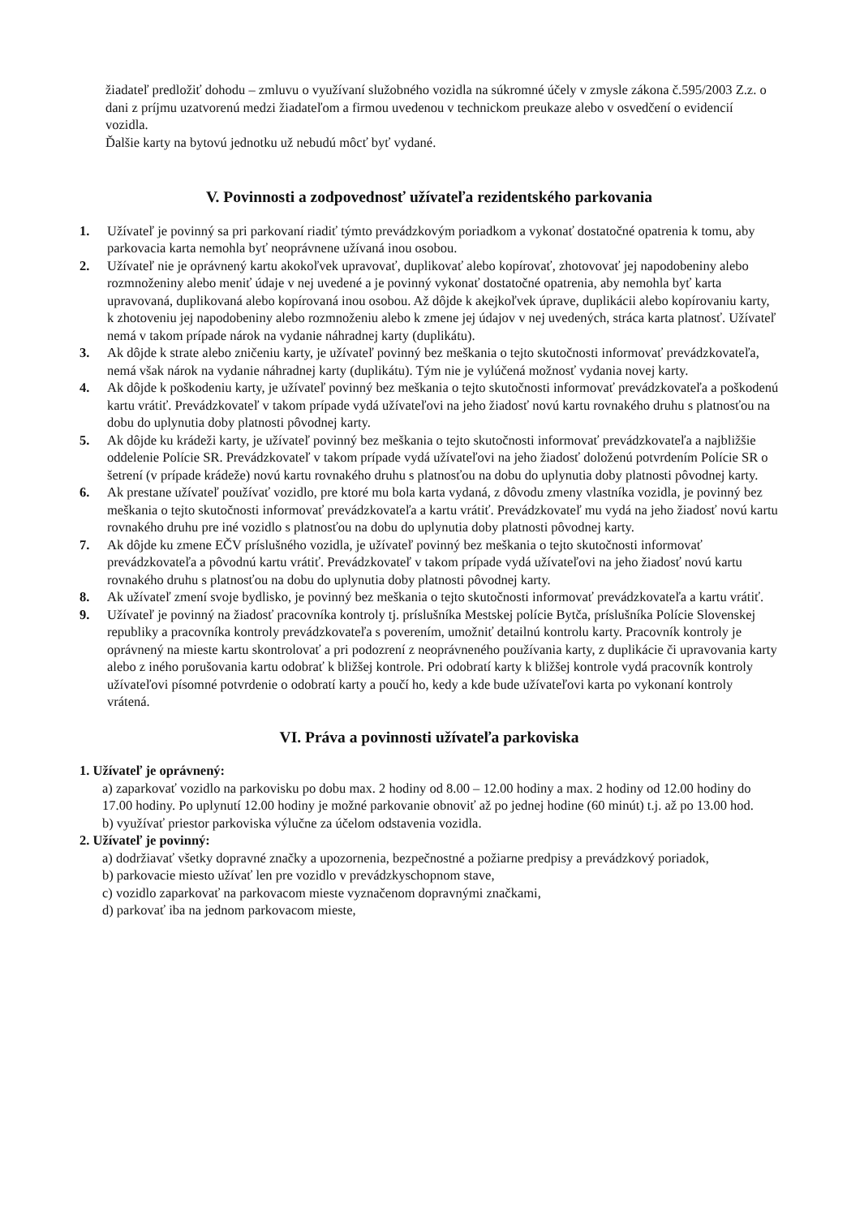žiadateľ predložiť dohodu – zmluvu o využívaní služobného vozidla na súkromné účely v zmysle zákona č.595/2003 Z.z. o dani z príjmu uzatvorenú medzi žiadateľom a firmou uvedenou v technickom preukaze alebo v osvedčení o evidencií vozidla.
Ďalšie karty na bytovú jednotku už nebudú môcť byť vydané.
V. Povinnosti a zodpovednosť užívateľa rezidentského parkovania
1. Užívateľ je povinný sa pri parkovaní riadiť týmto prevádzkovým poriadkom a vykonať dostatočné opatrenia k tomu, aby parkovacia karta nemohla byť neoprávnene užívaná inou osobou.
2. Užívateľ nie je oprávnený kartu akokoľvek upravovať, duplikovať alebo kopírovať, zhotovovať jej napodobeniny alebo rozmnoženiny alebo meniť údaje v nej uvedené a je povinný vykonať dostatočné opatrenia, aby nemohla byť karta upravovaná, duplikovaná alebo kopírovaná inou osobou. Až dôjde k akejkoľvek úprave, duplikácii alebo kopírovaniu karty, k zhotoveniu jej napodobeniny alebo rozmnoženiu alebo k zmene jej údajov v nej uvedených, stráca karta platnosť. Užívateľ nemá v takom prípade nárok na vydanie náhradnej karty (duplikátu).
3. Ak dôjde k strate alebo zničeniu karty, je užívateľ povinný bez meškania o tejto skutočnosti informovať prevádzkovateľa, nemá však nárok na vydanie náhradnej karty (duplikátu). Tým nie je vylúčená možnosť vydania novej karty.
4. Ak dôjde k poškodeniu karty, je užívateľ povinný bez meškania o tejto skutočnosti informovať prevádzkovateľa a poškodenú kartu vrátiť. Prevádzkovateľ v takom prípade vydá užívateľovi na jeho žiadosť novú kartu rovnakého druhu s platnosťou na dobu do uplynutia doby platnosti pôvodnej karty.
5. Ak dôjde ku krádeži karty, je užívateľ povinný bez meškania o tejto skutočnosti informovať prevádzkovateľa a najbližšie oddelenie Polície SR. Prevádzkovateľ v takom prípade vydá užívateľovi na jeho žiadosť doloženú potvrdením Polície SR o šetrení (v prípade krádeže) novú kartu rovnakého druhu s platnosťou na dobu do uplynutia doby platnosti pôvodnej karty.
6. Ak prestane užívateľ používať vozidlo, pre ktoré mu bola karta vydaná, z dôvodu zmeny vlastníka vozidla, je povinný bez meškania o tejto skutočnosti informovať prevádzkovateľa a kartu vrátiť. Prevádzkovateľ mu vydá na jeho žiadosť novú kartu rovnakého druhu pre iné vozidlo s platnosťou na dobu do uplynutia doby platnosti pôvodnej karty.
7. Ak dôjde ku zmene EČV príslušného vozidla, je užívateľ povinný bez meškania o tejto skutočnosti informovať prevádzkovateľa a pôvodnú kartu vrátiť. Prevádzkovateľ v takom prípade vydá užívateľovi na jeho žiadosť novú kartu rovnakého druhu s platnosťou na dobu do uplynutia doby platnosti pôvodnej karty.
8. Ak užívateľ zmení svoje bydlisko, je povinný bez meškania o tejto skutočnosti informovať prevádzkovateľa a kartu vrátiť.
9. Užívateľ je povinný na žiadosť pracovníka kontroly tj. príslušníka Mestskej polície Bytča, príslušníka Polície Slovenskej republiky a pracovníka kontroly prevádzkovateľa s poverením, umožniť detailnú kontrolu karty. Pracovník kontroly je oprávnený na mieste kartu skontrolovať a pri podozrení z neoprávneného používania karty, z duplikácie či upravovania karty alebo z iného porušovania kartu odobrať k bližšej kontrole. Pri odobratí karty k bližšej kontrole vydá pracovník kontroly užívateľovi písomné potvrdenie o odobratí karty a poučí ho, kedy a kde bude užívateľovi karta po vykonaní kontroly vrátená.
VI. Práva a povinnosti užívateľa parkoviska
1. Užívateľ je oprávnený:
a) zaparkovať vozidlo na parkovisku po dobu max. 2 hodiny od 8.00 – 12.00 hodiny a max. 2 hodiny od 12.00 hodiny do 17.00 hodiny. Po uplynutí 12.00 hodiny je možné parkovanie obnoviť až po jednej hodine (60 minút) t.j. až po 13.00 hod.
b) využívať priestor parkoviska výlučne za účelom odstavenia vozidla.
2. Užívateľ je povinný:
a) dodržiavať všetky dopravné značky a upozornenia, bezpečnostné a požiarne predpisy a prevádzkový poriadok,
b) parkovacie miesto užívať len pre vozidlo v prevádzkyschopnom stave,
c) vozidlo zaparkovať na parkovacom mieste vyznačenom dopravnými značkami,
d) parkovať iba na jednom parkovacom mieste,